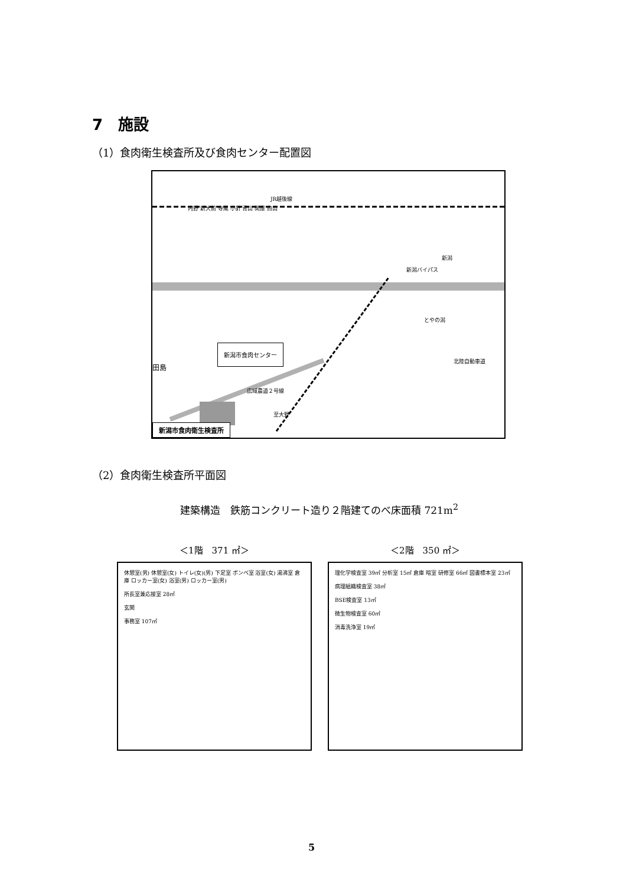7　施設
（1）食肉衛生検査所及び食肉センター配置図
JR越後線
内野 新大前 寺尾 小針 青山 関屋 白山
新潟バイパス
新潟
とやの潟
新潟市食肉センター
田島
広域農道２号線
至大野
北陸自動車道
新潟市食肉衛生検査所
（2）食肉衛生検査所平面図
建築構造　鉄筋コンクリート造り２階建てのべ床面積 721m<sup>2</sup>
＜1階　371 ㎡＞
休憩室(男) 休憩室(女) トイレ(女)(男) 下足室 ボンベ室 浴室(女) 湯沸室 倉庫 ロッカー室(女) 浴室(男) ロッカー室(男)
所長室兼応接室 28㎡
玄関
事務室 107㎡
＜2階　350 ㎡＞
理化学検査室 39㎡ 分析室 15㎡ 倉庫 暗室 研修室 66㎡ 図書標本室 23㎡
病理組織検査室 38㎡
BSE検査室 13㎡
微生物検査室 60㎡
消毒洗浄室 19㎡
5